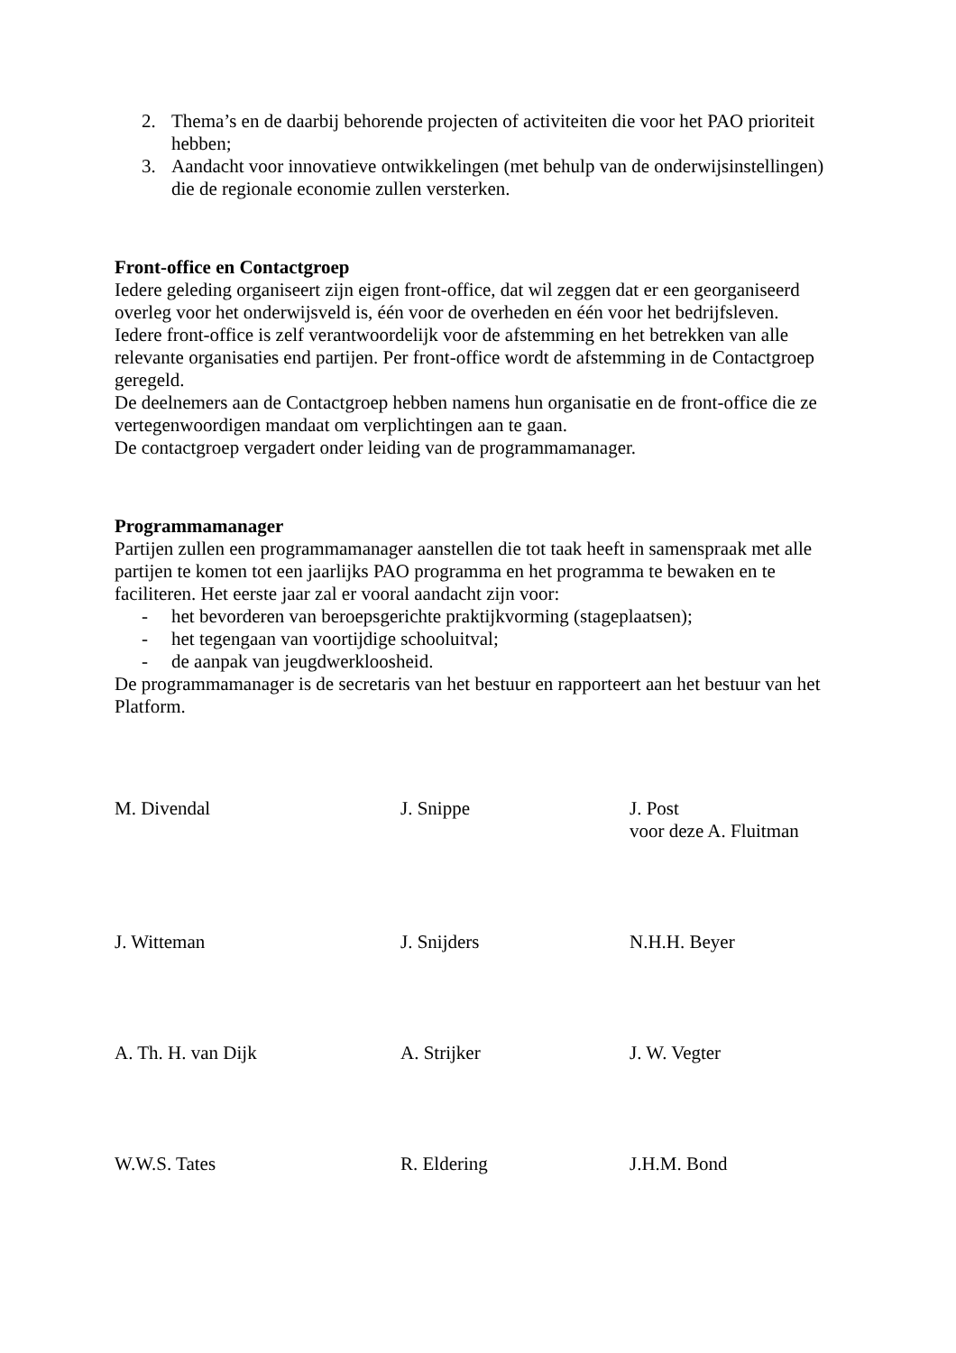2. Thema’s en de daarbij behorende projecten of activiteiten die voor het PAO prioriteit hebben;
3. Aandacht voor innovatieve ontwikkelingen (met behulp van de onderwijsinstellingen) die de regionale economie zullen versterken.
Front-office en Contactgroep
Iedere geleding organiseert zijn eigen front-office, dat wil zeggen dat er een georganiseerd overleg voor het onderwijsveld is, één voor de overheden en één voor het bedrijfsleven.
Iedere front-office is zelf verantwoordelijk voor de afstemming en het betrekken van alle relevante organisaties end partijen. Per front-office wordt de afstemming in de Contactgroep geregeld.
De deelnemers aan de Contactgroep hebben namens hun organisatie en de front-office die ze vertegenwoordigen mandaat om verplichtingen aan te gaan.
De contactgroep vergadert onder leiding van de programmamanager.
Programmamanager
Partijen zullen een programmamanager aanstellen die tot taak heeft in samenspraak met alle partijen te komen tot een jaarlijks PAO programma en het programma te bewaken en te faciliteren. Het eerste jaar zal er vooral aandacht zijn voor:
- het bevorderen van beroepsgerichte praktijkvorming (stageplaatsen);
- het tegengaan van voortijdige schooluitval;
- de aanpak van jeugdwerkloosheid.
De programmamanager is de secretaris van het bestuur en rapporteert aan het bestuur van het Platform.
M. Divendal J. Snippe J. Post
voor deze A. Fluitman
J. Witteman J. Snijders N.H.H. Beyer
A. Th. H. van Dijk A. Strijker J. W. Vegter
W.W.S. Tates R. Eldering J.H.M. Bond